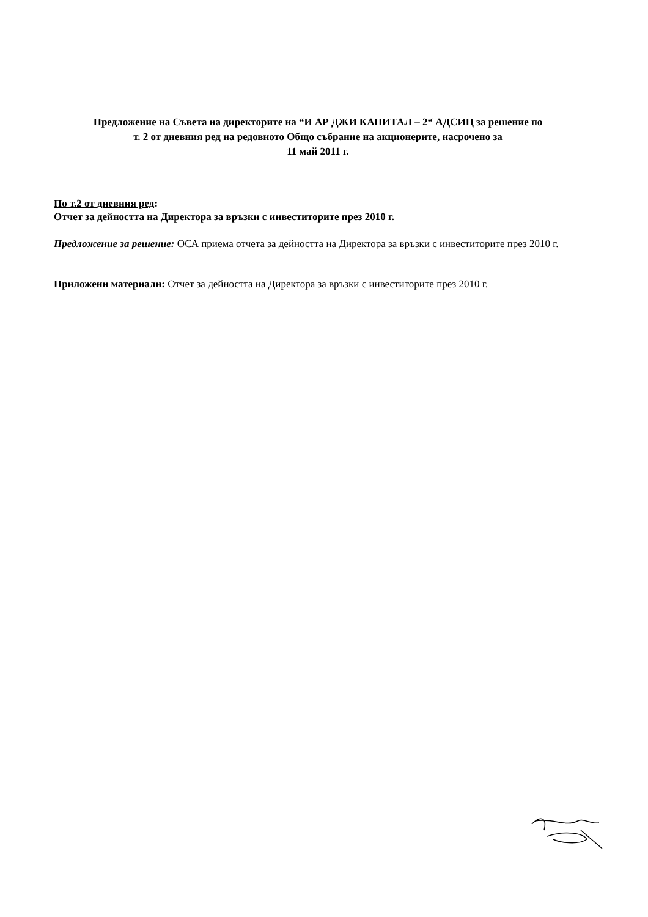Предложение на Съвета на директорите на “И АР ДЖИ КАПИТАЛ – 2“ АДСИЦ за решение по
т. 2 от дневния ред на редовното Общо събрание на акционерите, насрочено за
11 май 2011 г.
По т.2 от дневния ред:
Отчет за дейността на Директора за връзки с инвеститорите през 2010 г.
Предложение за решение: ОСА приема отчета за дейността на Директора за връзки с инвеститорите през 2010 г.
Приложени материали: Отчет за дейността на Директора за връзки с инвеститорите през 2010 г.